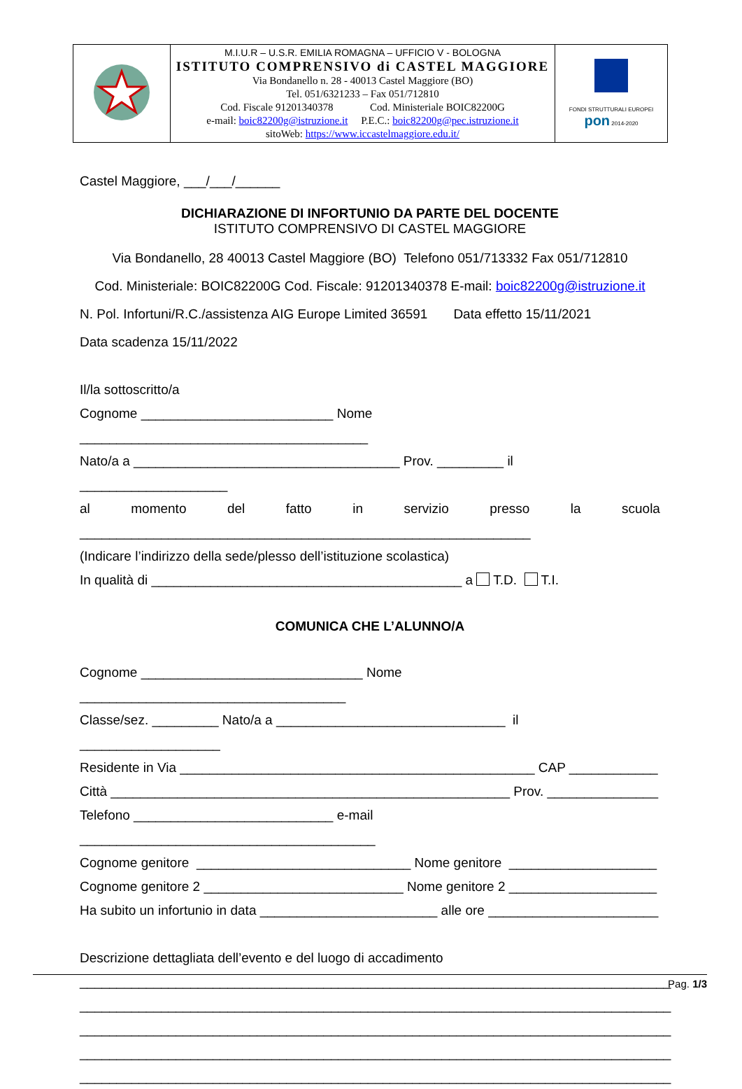| | M.I.U.R – U.S.R. EMILIA ROMAGNA – UFFICIO V - BOLOGNA ISTITUTO COMPRENSIVO di CASTEL MAGGIORE Via Bondanello n. 28 - 40013 Castel Maggiore (BO) Tel. 051/6321233 – Fax 051/712810 Cod. Fiscale 91201340378 Cod. Ministeriale BOIC82200G e-mail: boic82200g@istruzione.it P.E.C.: boic82200g@pec.istruzione.it sitoWeb: https://www.iccastelmaggiore.edu.it/ | FONDI STRUTTURALI EUROPEI pon 2014-2020 |
Castel Maggiore, ___/___/______
DICHIARAZIONE DI INFORTUNIO DA PARTE DEL DOCENTE
ISTITUTO COMPRENSIVO DI CASTEL MAGGIORE
Via Bondanello, 28 40013 Castel Maggiore (BO) Telefono 051/713332 Fax 051/712810
Cod. Ministeriale: BOIC82200G Cod. Fiscale: 91201340378 E-mail: boic82200g@istruzione.it
N. Pol. Infortuni/R.C./assistenza AIG Europe Limited 36591 Data effetto 15/11/2021
Data scadenza 15/11/2022
Il/la sottoscritto/a
Cognome __________________________ Nome _______________________________________
Nato/a a ____________________________________ Prov. _________ il ____________________
al momento del fatto in servizio presso la scuola
_____________________________________________________________
(Indicare l’indirizzo della sede/plesso dell’istituzione scolastica)
In qualità di __________________________________________ a T.D. T.I.
COMUNICA CHE L’ALUNNO/A
Cognome ______________________________ Nome ____________________________________
Classe/sez. _________ Nato/a a _______________________________ il ___________________
Residente in Via ________________________________________________ CAP ____________
Città ______________________________________________________ Prov. _______________
Telefono ___________________________ e-mail ________________________________________
Cognome genitore _____________________________ Nome genitore ____________________
Cognome genitore 2 ___________________________ Nome genitore 2 ____________________
Ha subito un infortunio in data ________________________ alle ore _______________________
Descrizione dettagliata dell’evento e del luogo di accadimento
________________________________________________________________________________
________________________________________________________________________________
________________________________________________________________________________
________________________________________________________________________________
________________________________________________________________________________
Pag. 1/3